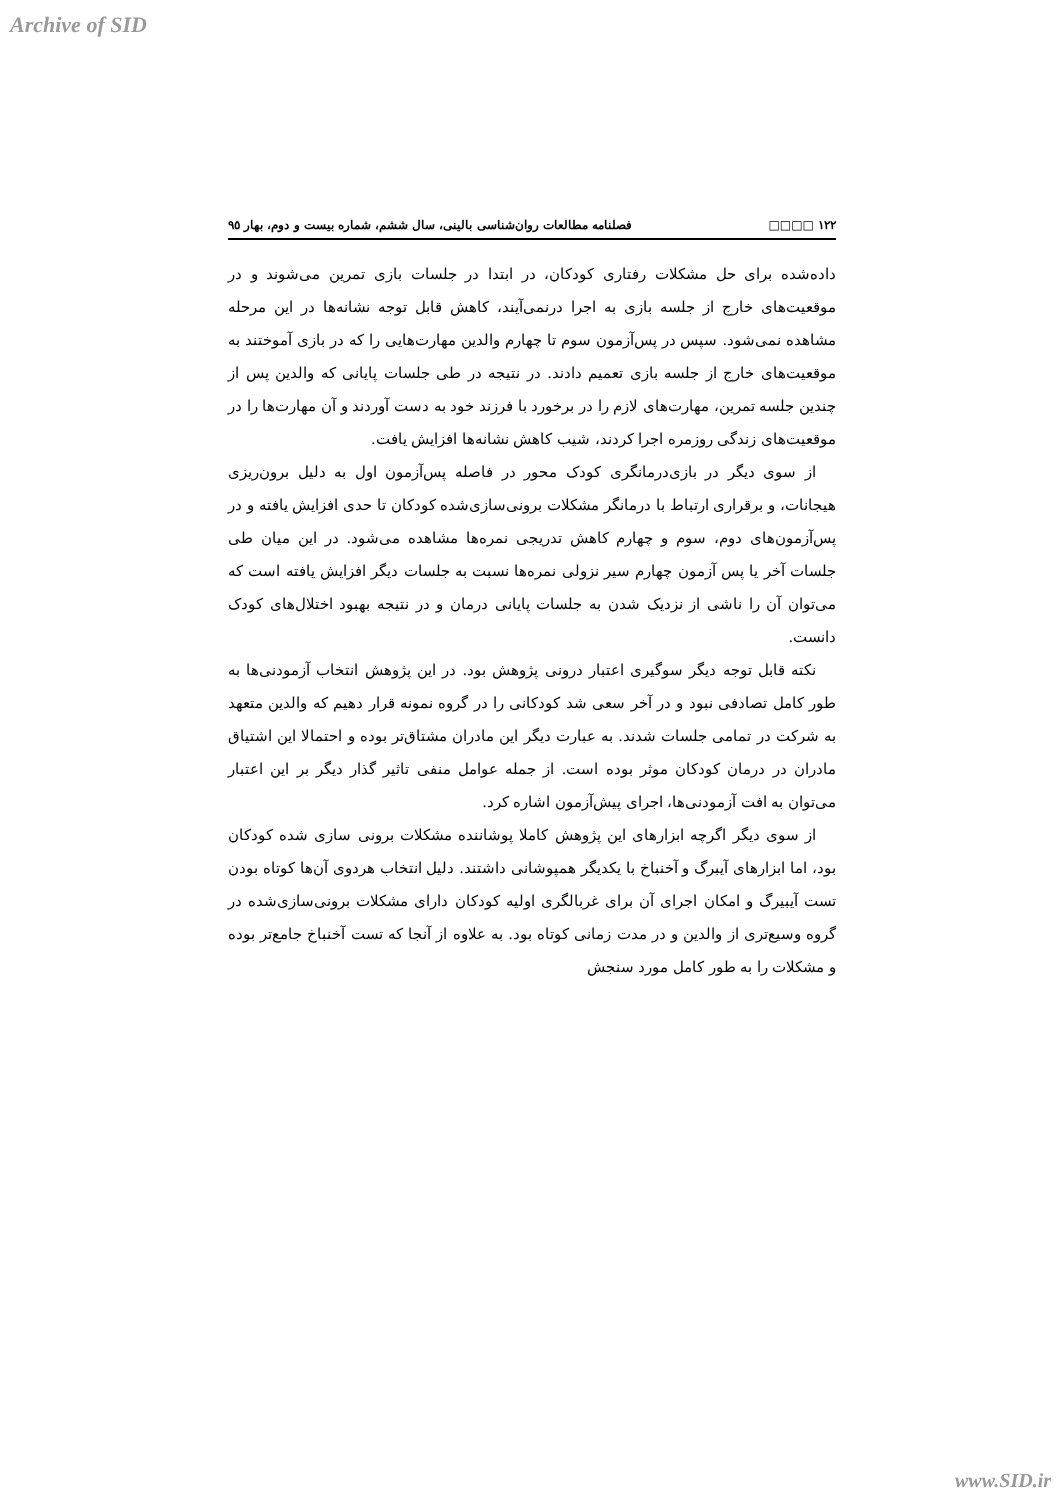Archive of SID
١٢٢ □□□□ فصلنامه مطالعات روان‌شناسی بالینی، سال ششم، شماره بیست و دوم، بهار ٩٥
داده‌شده برای حل مشکلات رفتاری کودکان، در ابتدا در جلسات بازی تمرین می‌شوند و در موقعیت‌های خارج از جلسه بازی به اجرا درنمی‌آیند، کاهش قابل توجه نشانه‌ها در این مرحله مشاهده نمی‌شود. سپس در پس‌آزمون سوم تا چهارم والدین مهارت‌هایی را که در بازی آموختند به موقعیت‌های خارج از جلسه بازی تعمیم دادند. در نتیجه در طی جلسات پایانی که والدین پس از چندین جلسه تمرین، مهارت‌های لازم را در برخورد با فرزند خود به دست آوردند و آن مهارت‌ها را در موقعیت‌های زندگی روزمره اجرا کردند، شیب کاهش نشانه‌ها افزایش یافت.
از سوی دیگر در بازی‌درمانگری کودک محور در فاصله پس‌آزمون اول به دلیل برون‌ریزی هیجانات، و برقراری ارتباط با درمانگر مشکلات برونی‌سازی‌شده کودکان تا حدی افزایش یافته و در پس‌آزمون‌های دوم، سوم و چهارم کاهش تدریجی نمره‌ها مشاهده می‌شود. در این میان طی جلسات آخر یا پس آزمون چهارم سیر نزولی نمره‌ها نسبت به جلسات دیگر افزایش یافته است که می‌توان آن را ناشی از نزدیک شدن به جلسات پایانی درمان و در نتیجه بهبود اختلال‌های کودک دانست.
نکته قابل توجه دیگر سوگیری اعتبار درونی پژوهش بود. در این پژوهش انتخاب آزمودنی‌ها به طور کامل تصادفی نبود و در آخر سعی شد کودکانی را در گروه نمونه قرار دهیم که والدین متعهد به شرکت در تمامی جلسات شدند. به عبارت دیگر این مادران مشتاق‌تر بوده و احتمالا این اشتیاق مادران در درمان کودکان موثر بوده است. از جمله عوامل منفی تاثیر گذار دیگر بر این اعتبار می‌توان به افت آزمودنی‌ها، اجرای پیش‌آزمون اشاره کرد.
از سوی دیگر اگرچه ابزارهای این پژوهش کاملا پوشاننده مشکلات برونی سازی شده کودکان بود، اما ابزارهای آیبرگ و آخنباخ با یکدیگر همپوشانی داشتند. دلیل انتخاب هردوی آن‌ها کوتاه بودن تست آیبیرگ و امکان اجرای آن برای غربالگری اولیه کودکان دارای مشکلات برونی‌سازی‌شده در گروه وسیع‌تری از والدین و در مدت زمانی کوتاه بود. به علاوه از آنجا که تست آخنباخ جامع‌تر بوده و مشکلات را به طور کامل مورد سنجش
www.SID.ir